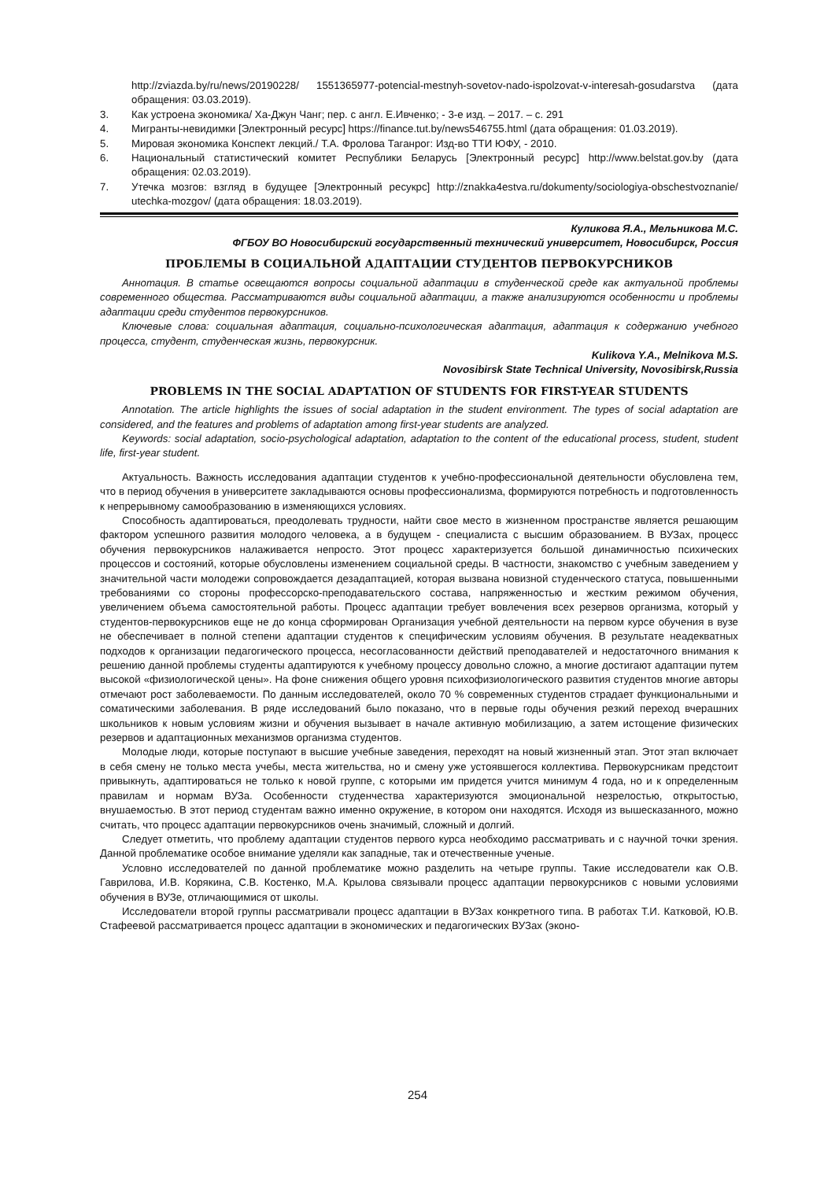http://zviazda.by/ru/news/20190228/ 1551365977-potencial-mestnyh-sovetov-nado-ispolzovat-v-interesah-gosudarstva (дата обращения: 03.03.2019).
3. Как устроена экономика/ Ха-Джун Чанг; пер. с англ. Е.Ивченко; - 3-е изд. – 2017. – с. 291
4. Мигранты-невидимки [Электронный ресурс] https://finance.tut.by/news546755.html (дата обращения: 01.03.2019).
5. Мировая экономика Конспект лекций./ Т.А. Фролова Таганрог: Изд-во ТТИ ЮФУ, - 2010.
6. Национальный статистический комитет Республики Беларусь [Электронный ресурс] http://www.belstat.gov.by (дата обращения: 02.03.2019).
7. Утечка мозгов: взгляд в будущее [Электронный ресукрс] http://znakka4estva.ru/dokumenty/sociologiya-obschestvoznanie/ utechka-mozgov/ (дата обращения: 18.03.2019).
Куликова Я.А., Мельникова М.С.
ФГБОУ ВО Новосибирский государственный технический университет, Новосибирск, Россия
ПРОБЛЕМЫ В СОЦИАЛЬНОЙ АДАПТАЦИИ СТУДЕНТОВ ПЕРВОКУРСНИКОВ
Аннотация. В статье освещаются вопросы социальной адаптации в студенческой среде как актуальной проблемы современного общества. Рассматриваются виды социальной адаптации, а также анализируются особенности и проблемы адаптации среди студентов первокурсников.
Ключевые слова: социальная адаптация, социально-психологическая адаптация, адаптация к содержанию учебного процесса, студент, студенческая жизнь, первокурсник.
Kulikova Y.A., Melnikova M.S.
Novosibirsk State Technical University, Novosibirsk,Russia
PROBLEMS IN THE SOCIAL ADAPTATION OF STUDENTS FOR FIRST-YEAR STUDENTS
Annotation. The article highlights the issues of social adaptation in the student environment. The types of social adaptation are considered, and the features and problems of adaptation among first-year students are analyzed.
Keywords: social adaptation, socio-psychological adaptation, adaptation to the content of the educational process, student, student life, first-year student.
Актуальность. Важность исследования адаптации студентов к учебно-профессиональной деятельности обусловлена тем, что в период обучения в университете закладываются основы профессионализма, формируются потребность и подготовленность к непрерывному самообразованию в изменяющихся условиях.
Способность адаптироваться, преодолевать трудности, найти свое место в жизненном пространстве является решающим фактором успешного развития молодого человека, а в будущем - специалиста с высшим образованием. В ВУЗах, процесс обучения первокурсников налаживается непросто. Этот процесс характеризуется большой динамичностью психических процессов и состояний, которые обусловлены изменением социальной среды. В частности, знакомство с учебным заведением у значительной части молодежи сопровождается дезадаптацией, которая вызвана новизной студенческого статуса, повышенными требованиями со стороны профессорско-преподавательского состава, напряженностью и жестким режимом обучения, увеличением объема самостоятельной работы. Процесс адаптации требует вовлечения всех резервов организма, который у студентов-первокурсников еще не до конца сформирован Организация учебной деятельности на первом курсе обучения в вузе не обеспечивает в полной степени адаптации студентов к специфическим условиям обучения. В результате неадекватных подходов к организации педагогического процесса, несогласованности действий преподавателей и недостаточного внимания к решению данной проблемы студенты адаптируются к учебному процессу довольно сложно, а многие достигают адаптации путем высокой «физиологической цены». На фоне снижения общего уровня психофизиологического развития студентов многие авторы отмечают рост заболеваемости. По данным исследователей, около 70 % современных студентов страдает функциональными и соматическими заболевания. В ряде исследований было показано, что в первые годы обучения резкий переход вчерашних школьников к новым условиям жизни и обучения вызывает в начале активную мобилизацию, а затем истощение физических резервов и адаптационных механизмов организма студентов.
Молодые люди, которые поступают в высшие учебные заведения, переходят на новый жизненный этап. Этот этап включает в себя смену не только места учебы, места жительства, но и смену уже устоявшегося коллектива. Первокурсникам предстоит привыкнуть, адаптироваться не только к новой группе, с которыми им придется учится минимум 4 года, но и к определенным правилам и нормам ВУЗа. Особенности студенчества характеризуются эмоциональной незрелостью, открытостью, внушаемостью. В этот период студентам важно именно окружение, в котором они находятся. Исходя из вышесказанного, можно считать, что процесс адаптации первокурсников очень значимый, сложный и долгий.
Следует отметить, что проблему адаптации студентов первого курса необходимо рассматривать и с научной точки зрения. Данной проблематике особое внимание уделяли как западные, так и отечественные ученые.
Условно исследователей по данной проблематике можно разделить на четыре группы. Такие исследователи как О.В. Гаврилова, И.В. Корякина, С.В. Костенко, М.А. Крылова связывали процесс адаптации первокурсников с новыми условиями обучения в ВУЗе, отличающимися от школы.
Исследователи второй группы рассматривали процесс адаптации в ВУЗах конкретного типа. В работах Т.И. Катковой, Ю.В. Стафеевой рассматривается процесс адаптации в экономических и педагогических ВУЗах (эконо-
254